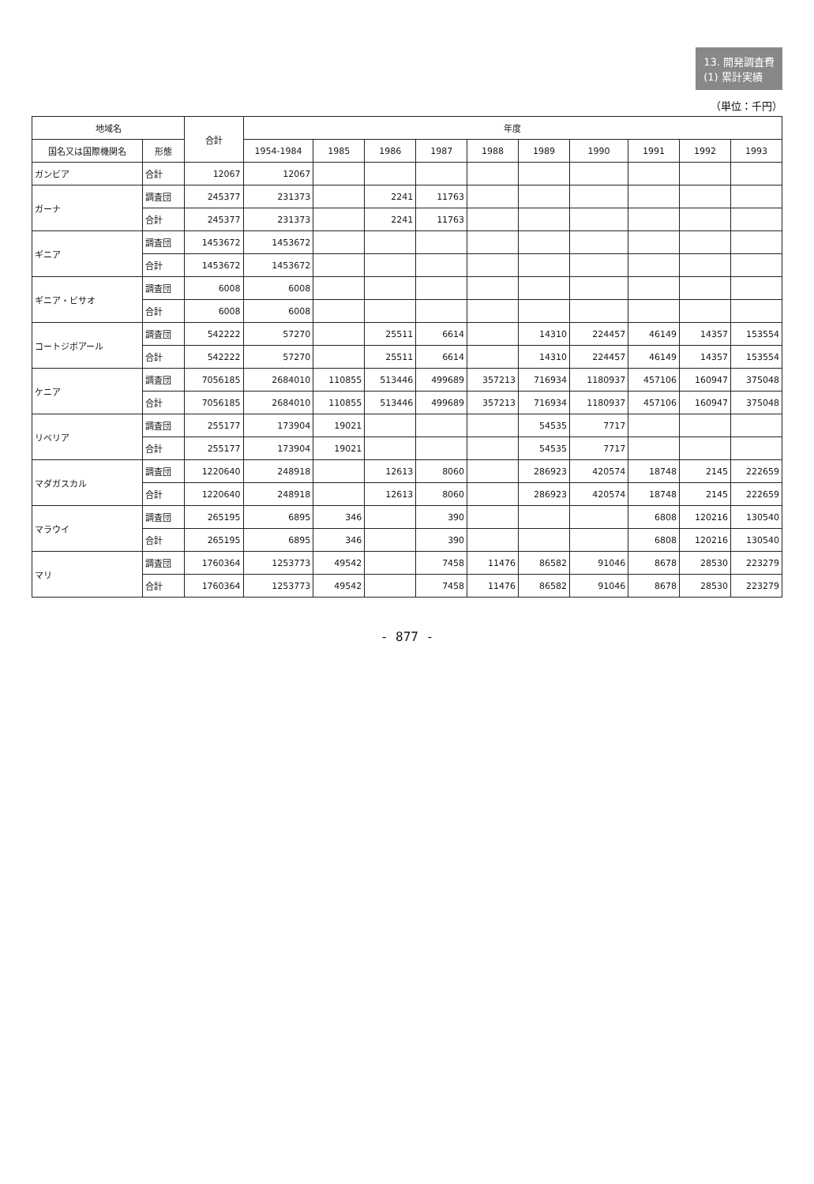13. 開発調査費
(1) 累計実績
（単位：千円）
| 地域名 | | 合計 | 年度 | | | | | | | | | |
| --- | --- | --- | --- | --- | --- | --- | --- | --- | --- | --- | --- | --- |
| 国名又は国際機関名 | 形態 | | 1954-1984 | 1985 | 1986 | 1987 | 1988 | 1989 | 1990 | 1991 | 1992 | 1993 |
| ガンビア | 合計 | 12067 | 12067 | | | | | | | | | |
| ガーナ | 調査団 | 245377 | 231373 | | 2241 | 11763 | | | | | | |
| | 合計 | 245377 | 231373 | | 2241 | 11763 | | | | | | |
| ギニア | 調査団 | 1453672 | 1453672 | | | | | | | | | |
| | 合計 | 1453672 | 1453672 | | | | | | | | | |
| ギニア・ビサオ | 調査団 | 6008 | 6008 | | | | | | | | | |
| | 合計 | 6008 | 6008 | | | | | | | | | |
| コートジボアール | 調査団 | 542222 | 57270 | | 25511 | 6614 | | 14310 | 224457 | 46149 | 14357 | 153554 |
| | 合計 | 542222 | 57270 | | 25511 | 6614 | | 14310 | 224457 | 46149 | 14357 | 153554 |
| ケニア | 調査団 | 7056185 | 2684010 | 110855 | 513446 | 499689 | 357213 | 716934 | 1180937 | 457106 | 160947 | 375048 |
| | 合計 | 7056185 | 2684010 | 110855 | 513446 | 499689 | 357213 | 716934 | 1180937 | 457106 | 160947 | 375048 |
| リベリア | 調査団 | 255177 | 173904 | 19021 | | | | 54535 | 7717 | | | |
| | 合計 | 255177 | 173904 | 19021 | | | | 54535 | 7717 | | | |
| マダガスカル | 調査団 | 1220640 | 248918 | | 12613 | 8060 | | 286923 | 420574 | 18748 | 2145 | 222659 |
| | 合計 | 1220640 | 248918 | | 12613 | 8060 | | 286923 | 420574 | 18748 | 2145 | 222659 |
| マラウイ | 調査団 | 265195 | 6895 | 346 | | 390 | | | | 6808 | 120216 | 130540 |
| | 合計 | 265195 | 6895 | 346 | | 390 | | | | 6808 | 120216 | 130540 |
| マリ | 調査団 | 1760364 | 1253773 | 49542 | | 7458 | 11476 | 86582 | 91046 | 8678 | 28530 | 223279 |
| | 合計 | 1760364 | 1253773 | 49542 | | 7458 | 11476 | 86582 | 91046 | 8678 | 28530 | 223279 |
- 877 -